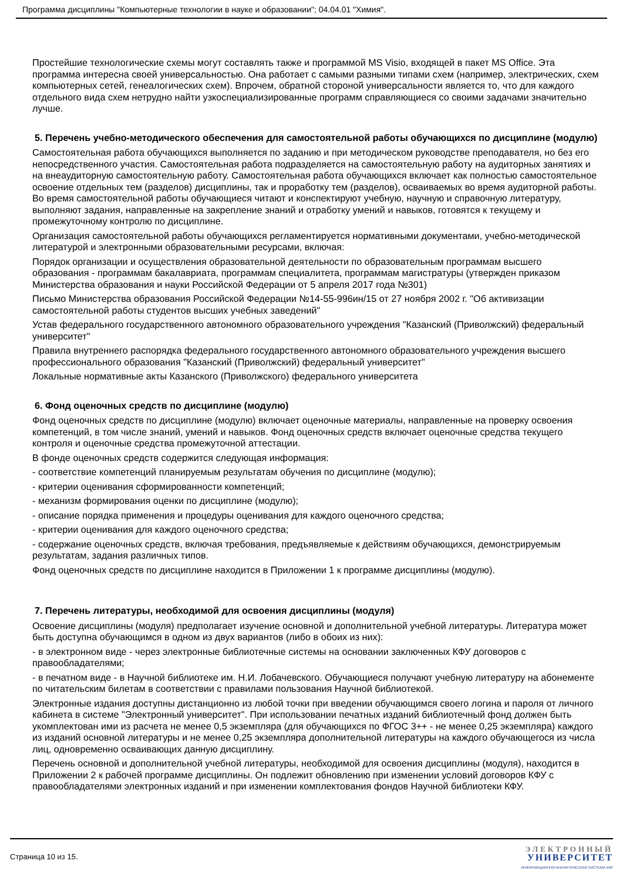Программа дисциплины "Компьютерные технологии в науке и образовании"; 04.04.01 "Химия".
Простейшие технологические схемы могут составлять также и программой MS Visio, входящей в пакет MS Office. Эта программа интересна своей универсальностью. Она работает с самыми разными типами схем (например, электрических, схем компьютерных сетей, генеалогических схем). Впрочем, обратной стороной универсальности является то, что для каждого отдельного вида схем нетрудно найти узкоспециализированные программ справляющиеся со своими задачами значительно лучше.
5. Перечень учебно-методического обеспечения для самостоятельной работы обучающихся по дисциплине (модулю)
Самостоятельная работа обучающихся выполняется по заданию и при методическом руководстве преподавателя, но без его непосредственного участия. Самостоятельная работа подразделяется на самостоятельную работу на аудиторных занятиях и на внеаудиторную самостоятельную работу. Самостоятельная работа обучающихся включает как полностью самостоятельное освоение отдельных тем (разделов) дисциплины, так и проработку тем (разделов), осваиваемых во время аудиторной работы. Во время самостоятельной работы обучающиеся читают и конспектируют учебную, научную и справочную литературу, выполняют задания, направленные на закрепление знаний и отработку умений и навыков, готовятся к текущему и промежуточному контролю по дисциплине.
Организация самостоятельной работы обучающихся регламентируется нормативными документами, учебно-методической литературой и электронными образовательными ресурсами, включая:
Порядок организации и осуществления образовательной деятельности по образовательным программам высшего образования - программам бакалавриата, программам специалитета, программам магистратуры (утвержден приказом Министерства образования и науки Российской Федерации от 5 апреля 2017 года №301)
Письмо Министерства образования Российской Федерации №14-55-996ин/15 от 27 ноября 2002 г. "Об активизации самостоятельной работы студентов высших учебных заведений"
Устав федерального государственного автономного образовательного учреждения "Казанский (Приволжский) федеральный университет"
Правила внутреннего распорядка федерального государственного автономного образовательного учреждения высшего профессионального образования "Казанский (Приволжский) федеральный университет"
Локальные нормативные акты Казанского (Приволжского) федерального университета
6. Фонд оценочных средств по дисциплине (модулю)
Фонд оценочных средств по дисциплине (модулю) включает оценочные материалы, направленные на проверку освоения компетенций, в том числе знаний, умений и навыков. Фонд оценочных средств включает оценочные средства текущего контроля и оценочные средства промежуточной аттестации.
В фонде оценочных средств содержится следующая информация:
- соответствие компетенций планируемым результатам обучения по дисциплине (модулю);
- критерии оценивания сформированности компетенций;
- механизм формирования оценки по дисциплине (модулю);
- описание порядка применения и процедуры оценивания для каждого оценочного средства;
- критерии оценивания для каждого оценочного средства;
- содержание оценочных средств, включая требования, предъявляемые к действиям обучающихся, демонстрируемым результатам, задания различных типов.
Фонд оценочных средств по дисциплине находится в Приложении 1 к программе дисциплины (модулю).
7. Перечень литературы, необходимой для освоения дисциплины (модуля)
Освоение дисциплины (модуля) предполагает изучение основной и дополнительной учебной литературы. Литература может быть доступна обучающимся в одном из двух вариантов (либо в обоих из них):
- в электронном виде - через электронные библиотечные системы на основании заключенных КФУ договоров с правообладателями;
- в печатном виде - в Научной библиотеке им. Н.И. Лобачевского. Обучающиеся получают учебную литературу на абонементе по читательским билетам в соответствии с правилами пользования Научной библиотекой.
Электронные издания доступны дистанционно из любой точки при введении обучающимся своего логина и пароля от личного кабинета в системе "Электронный университет". При использовании печатных изданий библиотечный фонд должен быть укомплектован ими из расчета не менее 0,5 экземпляра (для обучающихся по ФГОС 3++ - не менее 0,25 экземпляра) каждого из изданий основной литературы и не менее 0,25 экземпляра дополнительной литературы на каждого обучающегося из числа лиц, одновременно осваивающих данную дисциплину.
Перечень основной и дополнительной учебной литературы, необходимой для освоения дисциплины (модуля), находится в Приложении 2 к рабочей программе дисциплины. Он подлежит обновлению при изменении условий договоров КФУ с правообладателями электронных изданий и при изменении комплектования фондов Научной библиотеки КФУ.
Страница 10 из 15.
ЭЛЕКТРОННЫЙ
УНИВЕРСИТЕТ
ИНФОРМАЦИОННО-АНАЛИТИЧЕСКАЯ СИСТЕМА КФУ